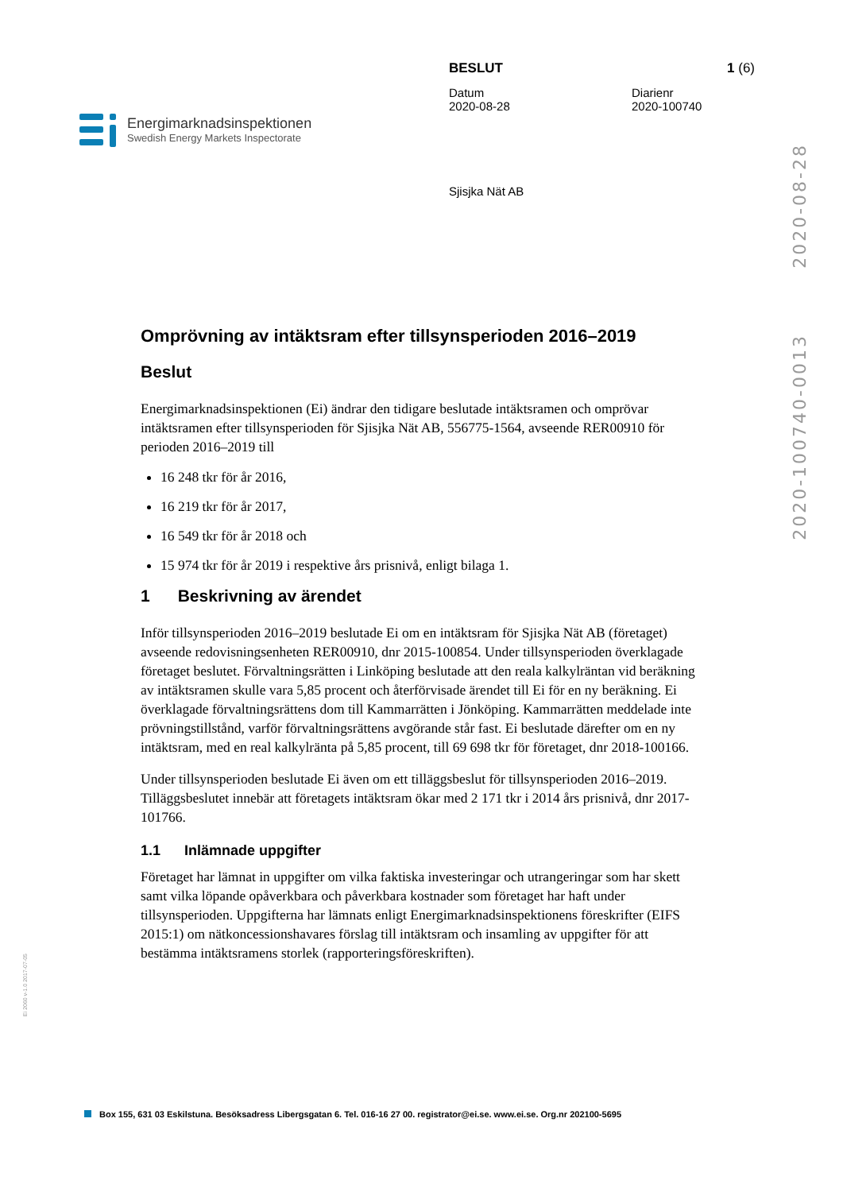Energimarknadsinspektionen
Swedish Energy Markets Inspectorate
BESLUT 1 (6)
Datum
2020-08-28
Diarienr
2020-100740
Sjisjka Nät AB
2020-08-28
2020-100740-0013
Omprövning av intäktsram efter tillsynsperioden 2016–2019
Beslut
Energimarknadsinspektionen (Ei) ändrar den tidigare beslutade intäktsramen och omprövar intäktsramen efter tillsynsperioden för Sjisjka Nät AB, 556775-1564, avseende RER00910 för perioden 2016–2019 till
16 248 tkr för år 2016,
16 219 tkr för år 2017,
16 549 tkr för år 2018 och
15 974 tkr för år 2019 i respektive års prisnivå, enligt bilaga 1.
1 Beskrivning av ärendet
Inför tillsynsperioden 2016–2019 beslutade Ei om en intäktsram för Sjisjka Nät AB (företaget) avseende redovisningsenheten RER00910, dnr 2015-100854. Under tillsynsperioden överklagade företaget beslutet. Förvaltningsrätten i Linköping beslutade att den reala kalkylräntan vid beräkning av intäktsramen skulle vara 5,85 procent och återförvisade ärendet till Ei för en ny beräkning. Ei överklagade förvaltningsrättens dom till Kammarrätten i Jönköping. Kammarrätten meddelade inte prövningstillstånd, varför förvaltningsrättens avgörande står fast. Ei beslutade därefter om en ny intäktsram, med en real kalkylränta på 5,85 procent, till 69 698 tkr för företaget, dnr 2018-100166.
Under tillsynsperioden beslutade Ei även om ett tilläggsbeslut för tillsynsperioden 2016–2019. Tilläggsbeslutet innebär att företagets intäktsram ökar med 2 171 tkr i 2014 års prisnivå, dnr 2017-101766.
1.1 Inlämnade uppgifter
Företaget har lämnat in uppgifter om vilka faktiska investeringar och utrangeringar som har skett samt vilka löpande opåverkbara och påverkbara kostnader som företaget har haft under tillsynsperioden. Uppgifterna har lämnats enligt Energimarknadsinspektionens föreskrifter (EIFS 2015:1) om nätkoncessionshavares förslag till intäktsram och insamling av uppgifter för att bestämma intäktsramens storlek (rapporteringsföreskriften).
Ei 2060 v-1.0 2017-07-05
Box 155, 631 03 Eskilstuna. Besöksadress Libergsgatan 6. Tel. 016-16 27 00. registrator@ei.se. www.ei.se. Org.nr 202100-5695